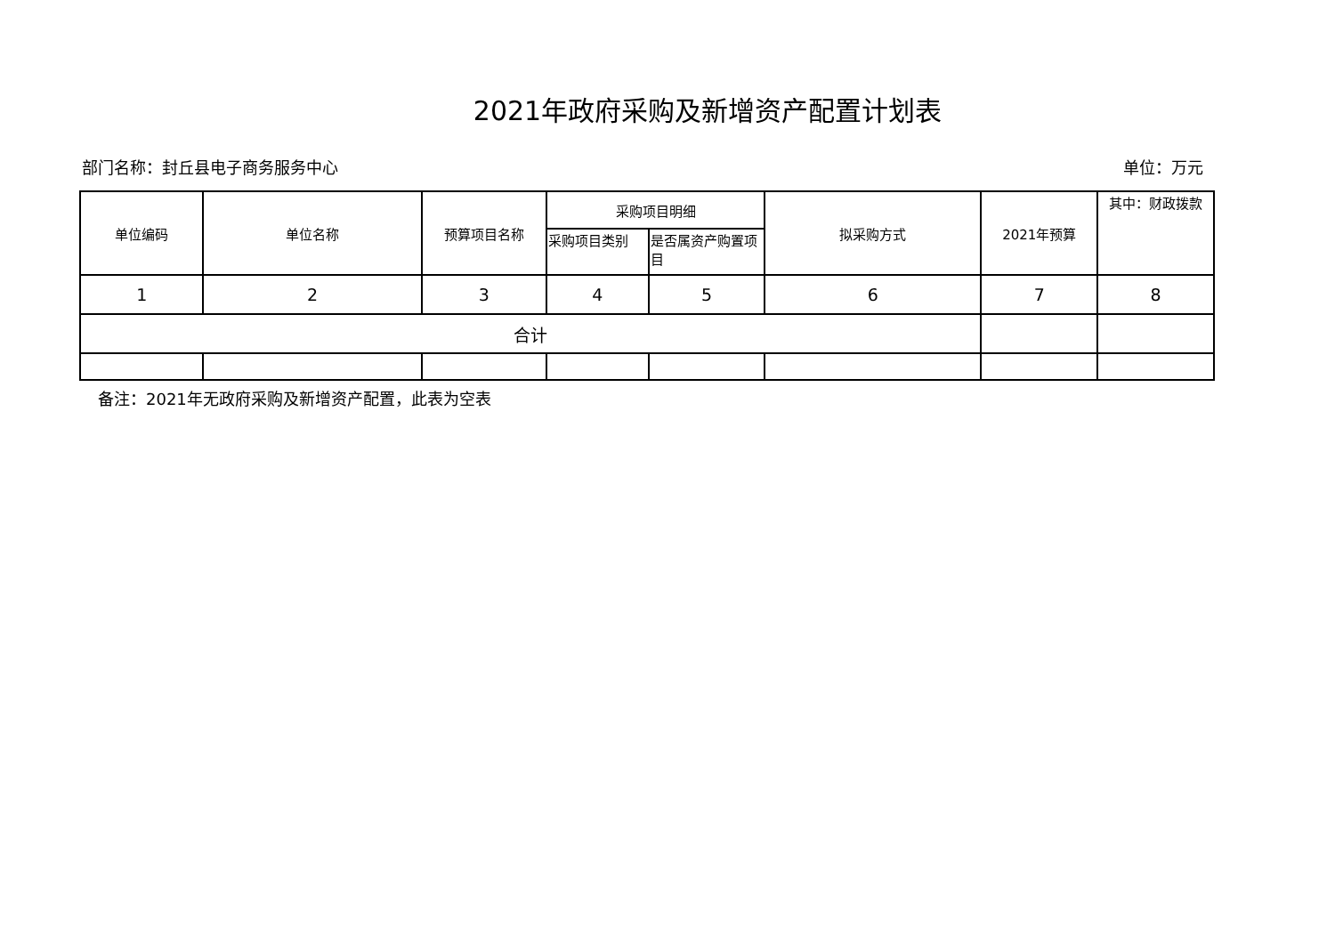2021年政府采购及新增资产配置计划表
部门名称：封丘县电子商务服务中心 单位：万元
| 单位编码 | 单位名称 | 预算项目名称 | 采购项目明细 | | 拟采购方式 | 2021年预算 | 其中：财政拨款 |
| --- | --- | --- | --- | --- | --- | --- | --- |
| | | | 采购项目类别 | 是否属资产购置项目 | | | |
| 1 | 2 | 3 | 4 | 5 | 6 | 7 | 8 |
| 合计 | | | | | | | |
备注：2021年无政府采购及新增资产配置，此表为空表